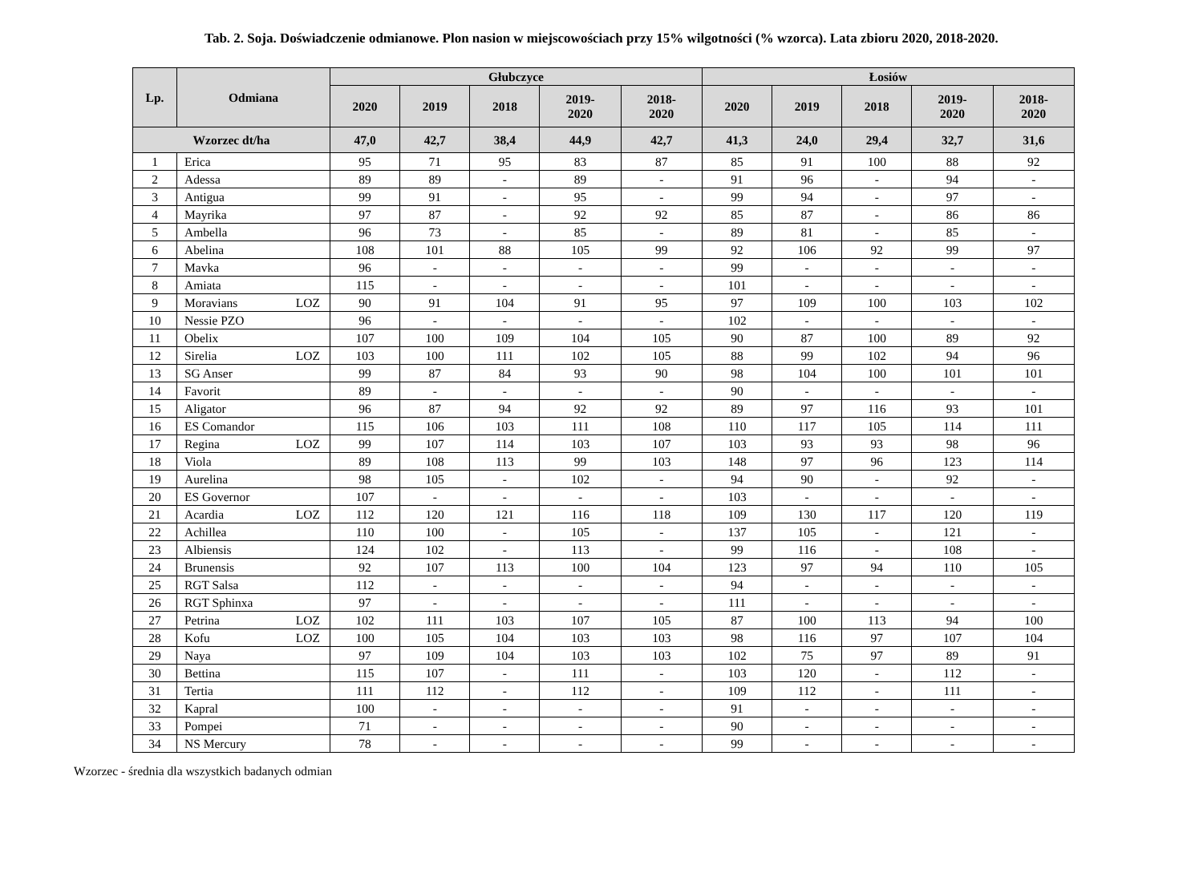Tab. 2. Soja. Doświadczenie odmianowe. Plon nasion w miejscowościach przy 15% wilgotności (% wzorca). Lata zbioru 2020, 2018-2020.
| Lp. | Odmiana | Głubczyce | | | | | Łosiów | | | | |
| --- | --- | --- | --- | --- | --- | --- | --- | --- | --- | --- | --- |
| | | 2020 | 2019 | 2018 | 2019- 2020 | 2018- 2020 | 2020 | 2019 | 2018 | 2019- 2020 | 2018- 2020 |
| Wzorzec dt/ha | | 47,0 | 42,7 | 38,4 | 44,9 | 42,7 | 41,3 | 24,0 | 29,4 | 32,7 | 31,6 |
| 1 | Erica | 95 | 71 | 95 | 83 | 87 | 85 | 91 | 100 | 88 | 92 |
| 2 | Adessa | 89 | 89 | - | 89 | - | 91 | 96 | - | 94 | - |
| 3 | Antigua | 99 | 91 | - | 95 | - | 99 | 94 | - | 97 | - |
| 4 | Mayrika | 97 | 87 | - | 92 | 92 | 85 | 87 | - | 86 | 86 |
| 5 | Ambella | 96 | 73 | - | 85 | - | 89 | 81 | - | 85 | - |
| 6 | Abelina | 108 | 101 | 88 | 105 | 99 | 92 | 106 | 92 | 99 | 97 |
| 7 | Mavka | 96 | - | - | - | - | 99 | - | - | - | - |
| 8 | Amiata | 115 | - | - | - | - | 101 | - | - | - | - |
| 9 | Moravians LOZ | 90 | 91 | 104 | 91 | 95 | 97 | 109 | 100 | 103 | 102 |
| 10 | Nessie PZO | 96 | - | - | - | - | 102 | - | - | - | - |
| 11 | Obelix | 107 | 100 | 109 | 104 | 105 | 90 | 87 | 100 | 89 | 92 |
| 12 | Sirelia LOZ | 103 | 100 | 111 | 102 | 105 | 88 | 99 | 102 | 94 | 96 |
| 13 | SG Anser | 99 | 87 | 84 | 93 | 90 | 98 | 104 | 100 | 101 | 101 |
| 14 | Favorit | 89 | - | - | - | - | 90 | - | - | - | - |
| 15 | Aligator | 96 | 87 | 94 | 92 | 92 | 89 | 97 | 116 | 93 | 101 |
| 16 | ES Comandor | 115 | 106 | 103 | 111 | 108 | 110 | 117 | 105 | 114 | 111 |
| 17 | Regina LOZ | 99 | 107 | 114 | 103 | 107 | 103 | 93 | 93 | 98 | 96 |
| 18 | Viola | 89 | 108 | 113 | 99 | 103 | 148 | 97 | 96 | 123 | 114 |
| 19 | Aurelina | 98 | 105 | - | 102 | - | 94 | 90 | - | 92 | - |
| 20 | ES Governor | 107 | - | - | - | - | 103 | - | - | - | - |
| 21 | Acardia LOZ | 112 | 120 | 121 | 116 | 118 | 109 | 130 | 117 | 120 | 119 |
| 22 | Achillea | 110 | 100 | - | 105 | - | 137 | 105 | - | 121 | - |
| 23 | Albiensis | 124 | 102 | - | 113 | - | 99 | 116 | - | 108 | - |
| 24 | Brunensis | 92 | 107 | 113 | 100 | 104 | 123 | 97 | 94 | 110 | 105 |
| 25 | RGT Salsa | 112 | - | - | - | - | 94 | - | - | - | - |
| 26 | RGT Sphinxa | 97 | - | - | - | - | 111 | - | - | - | - |
| 27 | Petrina LOZ | 102 | 111 | 103 | 107 | 105 | 87 | 100 | 113 | 94 | 100 |
| 28 | Kofu LOZ | 100 | 105 | 104 | 103 | 103 | 98 | 116 | 97 | 107 | 104 |
| 29 | Naya | 97 | 109 | 104 | 103 | 103 | 102 | 75 | 97 | 89 | 91 |
| 30 | Bettina | 115 | 107 | - | 111 | - | 103 | 120 | - | 112 | - |
| 31 | Tertia | 111 | 112 | - | 112 | - | 109 | 112 | - | 111 | - |
| 32 | Kapral | 100 | - | - | - | - | 91 | - | - | - | - |
| 33 | Pompei | 71 | - | - | - | - | 90 | - | - | - | - |
| 34 | NS Mercury | 78 | - | - | - | - | 99 | - | - | - | - |
Wzorzec - średnia dla wszystkich badanych odmian